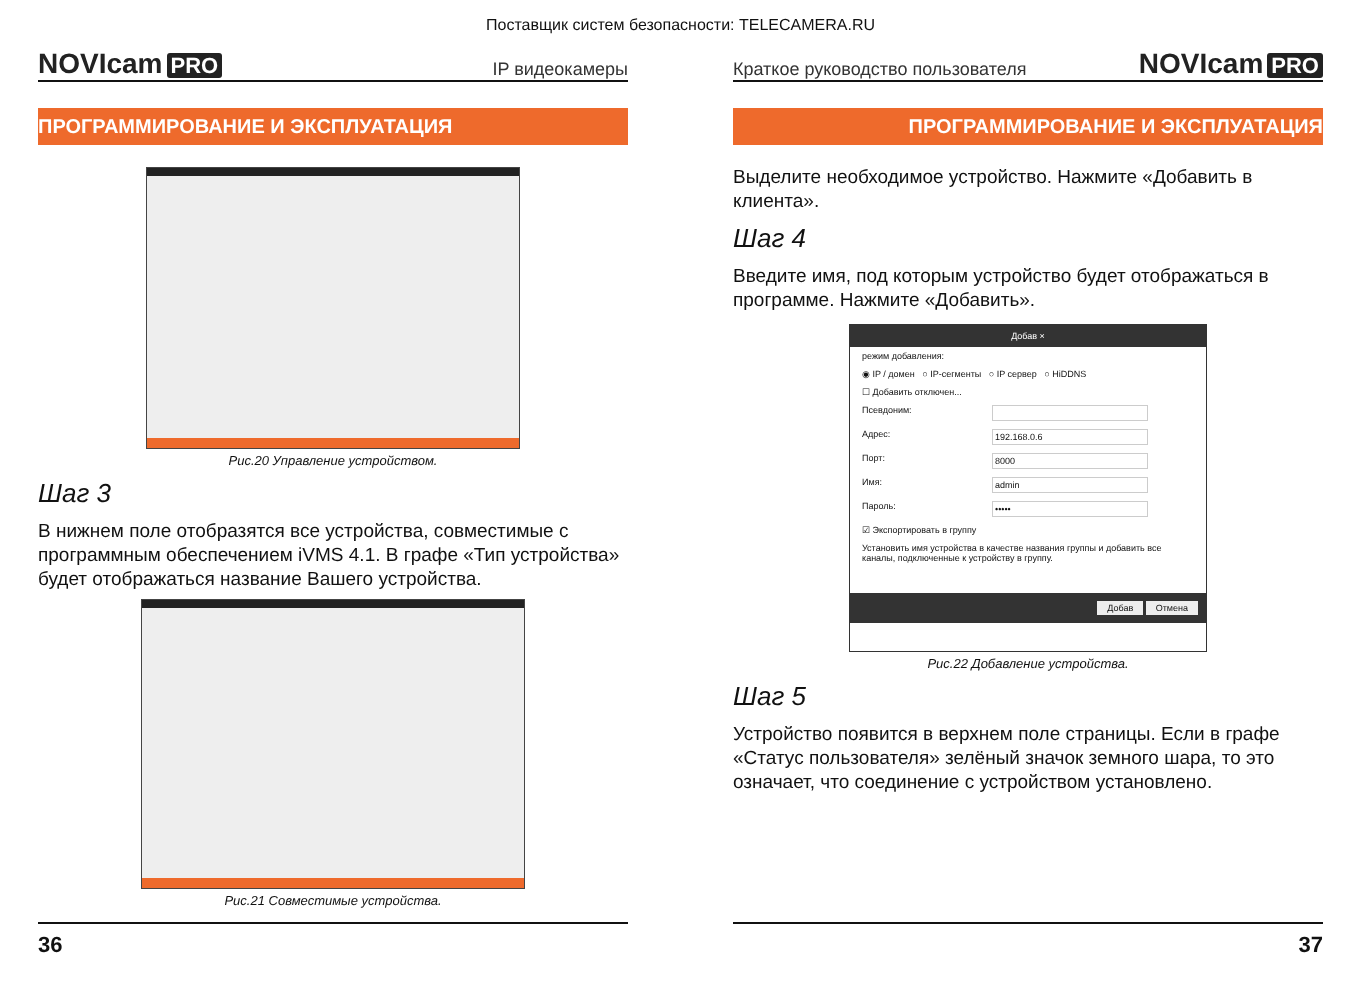Поставщик систем безопасности: TELECAMERA.RU
NOVIcam PRO
IP видеокамеры
ПРОГРАММИРОВАНИЕ И ЭКСПЛУАТАЦИЯ
Рис.20 Управление устройством.
Шаг 3
В нижнем поле отобразятся все устройства, совместимые с программным обеспечением iVMS 4.1. В графе «Тип устройства» будет отображаться название Вашего устройства.
Рис.21 Совместимые устройства.
36
Краткое руководство пользователя
NOVIcam PRO
ПРОГРАММИРОВАНИЕ И ЭКСПЛУАТАЦИЯ
Выделите необходимое устройство. Нажмите «Добавить в клиента».
Шаг 4
Введите имя, под которым устройство будет отображаться в программе. Нажмите «Добавить».
Добав ×
режим добавления:
◉ IP / домен ○ IP-сегменты ○ IP сервер ○ HiDDNS
☐ Добавить отключен...
Псевдоним:
Адрес: 192.168.0.6
Порт: 8000
Имя: admin
Пароль: •••••
☑ Экспортировать в группу
Установить имя устройства в качестве названия группы и добавить все каналы, подключенные к устройству в группу.
Добав Отмена
Рис.22 Добавление устройства.
Шаг 5
Устройство появится в верхнем поле страницы. Если в графе «Статус пользователя» зелёный значок земного шара, то это означает, что соединение с устройством установлено.
37